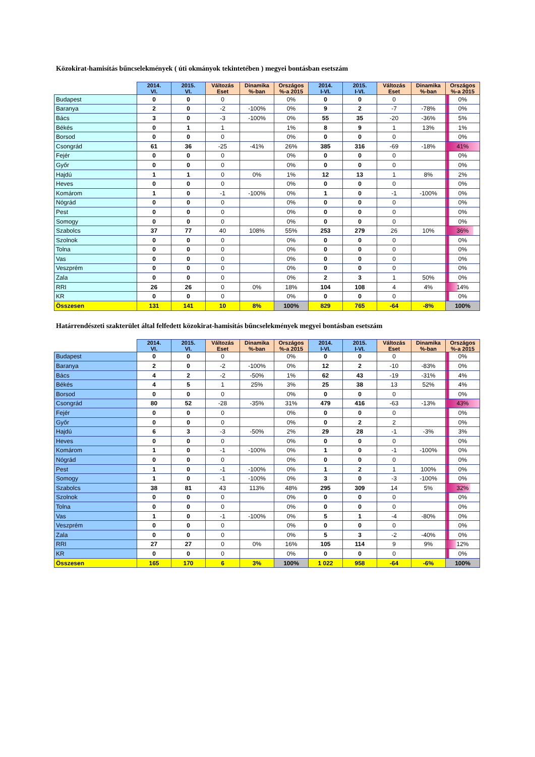Közokirat-hamisítás bűncselekmények ( úti okmányok tekintetében ) megyei bontásban esetszám
| | 2014. VI. | 2015. VI. | Változás Eset | Dinamika %-ban | Országos %-a 2015 | 2014. I-VI. | 2015. I-VI. | Változás Eset | Dinamika %-ban | Országos %-a 2015 |
| --- | --- | --- | --- | --- | --- | --- | --- | --- | --- | --- |
| Budapest | 0 | 0 | 0 | | 0% | 0 | 0 | 0 | | 0% |
| Baranya | 2 | 0 | -2 | -100% | 0% | 9 | 2 | -7 | -78% | 0% |
| Bács | 3 | 0 | -3 | -100% | 0% | 55 | 35 | -20 | -36% | 5% |
| Békés | 0 | 1 | 1 | | 1% | 8 | 9 | 1 | 13% | 1% |
| Borsod | 0 | 0 | 0 | | 0% | 0 | 0 | 0 | | 0% |
| Csongrád | 61 | 36 | -25 | -41% | 26% | 385 | 316 | -69 | -18% | 41% |
| Fejér | 0 | 0 | 0 | | 0% | 0 | 0 | 0 | | 0% |
| Győr | 0 | 0 | 0 | | 0% | 0 | 0 | 0 | | 0% |
| Hajdú | 1 | 1 | 0 | 0% | 1% | 12 | 13 | 1 | 8% | 2% |
| Heves | 0 | 0 | 0 | | 0% | 0 | 0 | 0 | | 0% |
| Komárom | 1 | 0 | -1 | -100% | 0% | 1 | 0 | -1 | -100% | 0% |
| Nógrád | 0 | 0 | 0 | | 0% | 0 | 0 | 0 | | 0% |
| Pest | 0 | 0 | 0 | | 0% | 0 | 0 | 0 | | 0% |
| Somogy | 0 | 0 | 0 | | 0% | 0 | 0 | 0 | | 0% |
| Szabolcs | 37 | 77 | 40 | 108% | 55% | 253 | 279 | 26 | 10% | 36% |
| Szolnok | 0 | 0 | 0 | | 0% | 0 | 0 | 0 | | 0% |
| Tolna | 0 | 0 | 0 | | 0% | 0 | 0 | 0 | | 0% |
| Vas | 0 | 0 | 0 | | 0% | 0 | 0 | 0 | | 0% |
| Veszprém | 0 | 0 | 0 | | 0% | 0 | 0 | 0 | | 0% |
| Zala | 0 | 0 | 0 | | 0% | 2 | 3 | 1 | 50% | 0% |
| RRI | 26 | 26 | 0 | 0% | 18% | 104 | 108 | 4 | 4% | 14% |
| KR | 0 | 0 | 0 | | 0% | 0 | 0 | 0 | | 0% |
| Összesen | 131 | 141 | 10 | 8% | 100% | 829 | 765 | -64 | -8% | 100% |
Határrendészeti szakterület által felfedett közokirat-hamisítás bűncselekmények megyei bontásban esetszám
| | 2014. VI. | 2015. VI. | Változás Eset | Dinamika %-ban | Országos %-a 2015 | 2014. I-VI. | 2015. I-VI. | Változás Eset | Dinamika %-ban | Országos %-a 2015 |
| --- | --- | --- | --- | --- | --- | --- | --- | --- | --- | --- |
| Budapest | 0 | 0 | 0 | | 0% | 0 | 0 | 0 | | 0% |
| Baranya | 2 | 0 | -2 | -100% | 0% | 12 | 2 | -10 | -83% | 0% |
| Bács | 4 | 2 | -2 | -50% | 1% | 62 | 43 | -19 | -31% | 4% |
| Békés | 4 | 5 | 1 | 25% | 3% | 25 | 38 | 13 | 52% | 4% |
| Borsod | 0 | 0 | 0 | | 0% | 0 | 0 | 0 | | 0% |
| Csongrád | 80 | 52 | -28 | -35% | 31% | 479 | 416 | -63 | -13% | 43% |
| Fejér | 0 | 0 | 0 | | 0% | 0 | 0 | 0 | | 0% |
| Győr | 0 | 0 | 0 | | 0% | 0 | 2 | 2 | | 0% |
| Hajdú | 6 | 3 | -3 | -50% | 2% | 29 | 28 | -1 | -3% | 3% |
| Heves | 0 | 0 | 0 | | 0% | 0 | 0 | 0 | | 0% |
| Komárom | 1 | 0 | -1 | -100% | 0% | 1 | 0 | -1 | -100% | 0% |
| Nógrád | 0 | 0 | 0 | | 0% | 0 | 0 | 0 | | 0% |
| Pest | 1 | 0 | -1 | -100% | 0% | 1 | 2 | 1 | 100% | 0% |
| Somogy | 1 | 0 | -1 | -100% | 0% | 3 | 0 | -3 | -100% | 0% |
| Szabolcs | 38 | 81 | 43 | 113% | 48% | 295 | 309 | 14 | 5% | 32% |
| Szolnok | 0 | 0 | 0 | | 0% | 0 | 0 | 0 | | 0% |
| Tolna | 0 | 0 | 0 | | 0% | 0 | 0 | 0 | | 0% |
| Vas | 1 | 0 | -1 | -100% | 0% | 5 | 1 | -4 | -80% | 0% |
| Veszprém | 0 | 0 | 0 | | 0% | 0 | 0 | 0 | | 0% |
| Zala | 0 | 0 | 0 | | 0% | 5 | 3 | -2 | -40% | 0% |
| RRI | 27 | 27 | 0 | 0% | 16% | 105 | 114 | 9 | 9% | 12% |
| KR | 0 | 0 | 0 | | 0% | 0 | 0 | 0 | | 0% |
| Összesen | 165 | 170 | 6 | 3% | 100% | 1 022 | 958 | -64 | -6% | 100% |